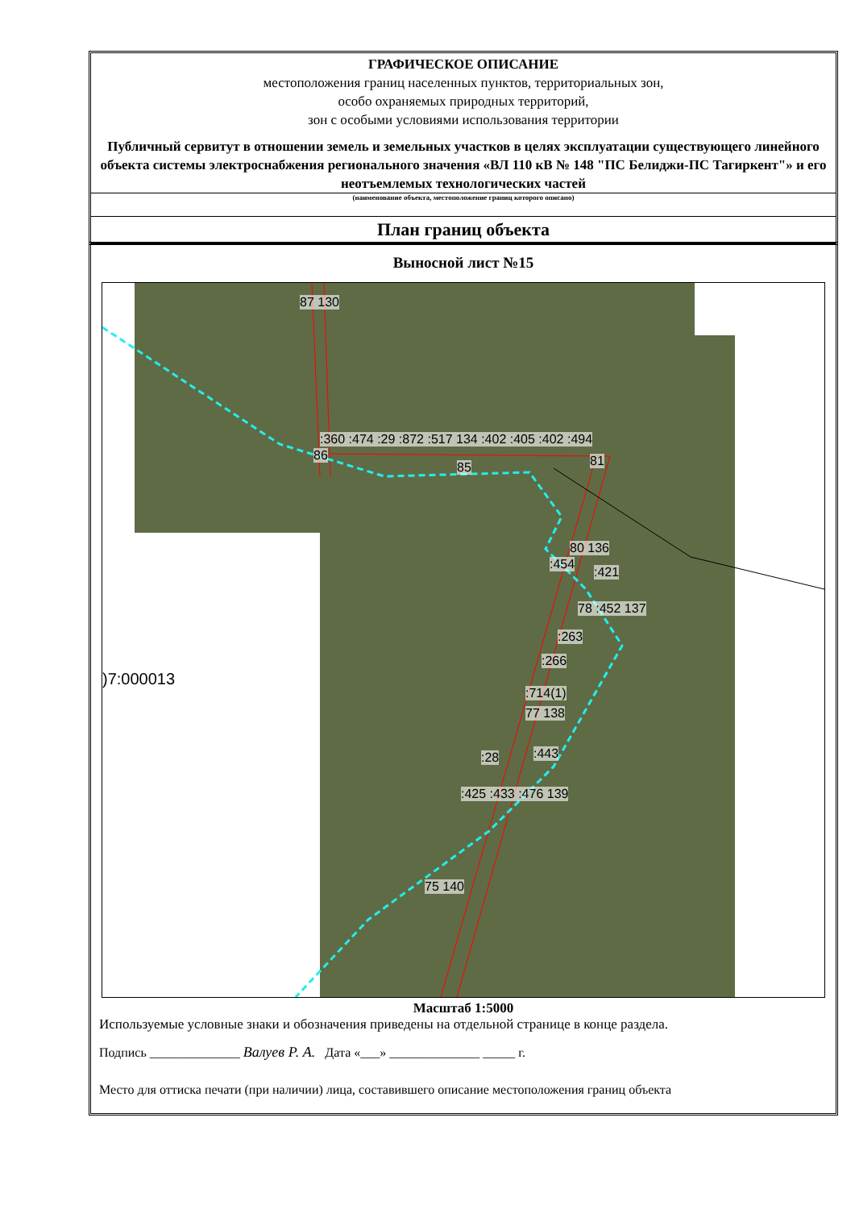ГРАФИЧЕСКОЕ ОПИСАНИЕ
местоположения границ населенных пунктов, территориальных зон,
особо охраняемых природных территорий,
зон с особыми условиями использования территории
Публичный сервитут в отношении земель и земельных участков в целях эксплуатации существующего линейного объекта системы электроснабжения регионального значения «ВЛ 110 кВ № 148 "ПС Белиджи-ПС Тагиркент"» и его неотъемлемых технологических частей
(наименование объекта, местоположение границ которого описано)
План границ объекта
Выносной лист №15
87 130
:360 :474 :29 :872 :517 134 :402 :405 :402 :494
86
85 81
80 136
:454
:421
78 :452 137
:263
:266
)7:000013
:714(1)
77 138
:28 :443
:425 :433 :476 139
75 140
Масштаб 1:5000
Используемые условные знаки и обозначения приведены на отдельной странице в конце раздела.
Подпись ______________ Валуев Р. А. Дата «___» ______________ _____ г.
Место для оттиска печати (при наличии) лица, составившего описание местоположения границ объекта